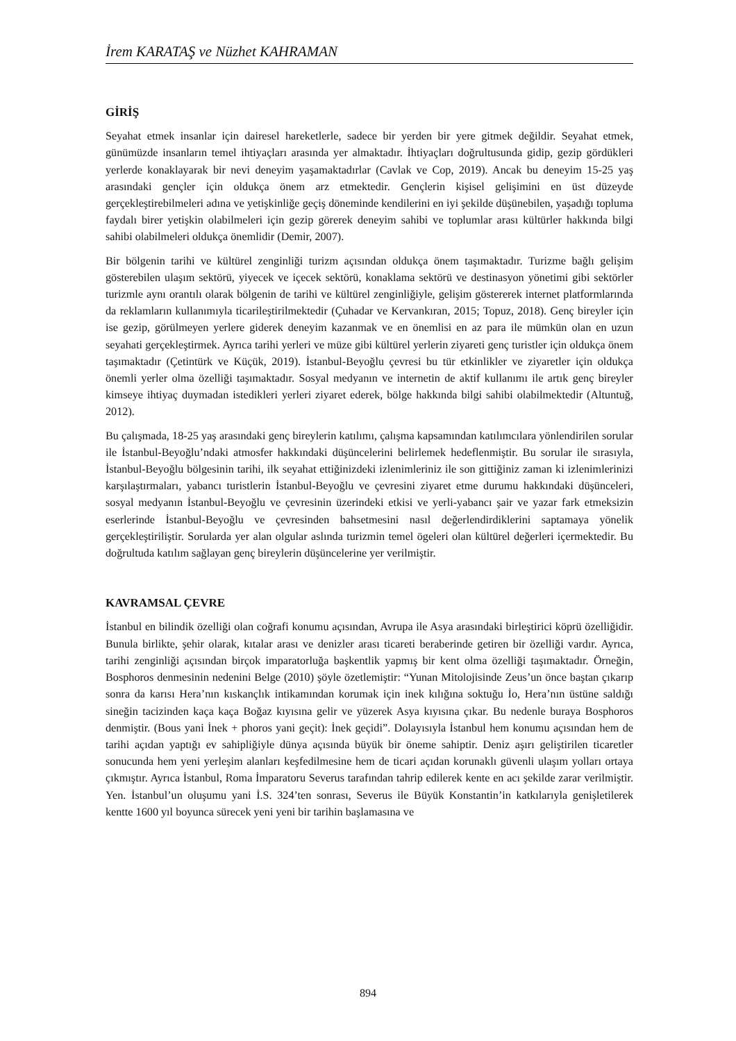İrem KARATAŞ ve Nüzhet KAHRAMAN
GİRİŞ
Seyahat etmek insanlar için dairesel hareketlerle, sadece bir yerden bir yere gitmek değildir. Seyahat etmek, günümüzde insanların temel ihtiyaçları arasında yer almaktadır. İhtiyaçları doğrultusunda gidip, gezip gördükleri yerlerde konaklayarak bir nevi deneyim yaşamaktadırlar (Cavlak ve Cop, 2019). Ancak bu deneyim 15-25 yaş arasındaki gençler için oldukça önem arz etmektedir. Gençlerin kişisel gelişimini en üst düzeyde gerçekleştirebilmeleri adına ve yetişkinliğe geçiş döneminde kendilerini en iyi şekilde düşünebilen, yaşadığı topluma faydalı birer yetişkin olabilmeleri için gezip görerek deneyim sahibi ve toplumlar arası kültürler hakkında bilgi sahibi olabilmeleri oldukça önemlidir (Demir, 2007).
Bir bölgenin tarihi ve kültürel zenginliği turizm açısından oldukça önem taşımaktadır. Turizme bağlı gelişim gösterebilen ulaşım sektörü, yiyecek ve içecek sektörü, konaklama sektörü ve destinasyon yönetimi gibi sektörler turizmle aynı orantılı olarak bölgenin de tarihi ve kültürel zenginliğiyle, gelişim göstererek internet platformlarında da reklamların kullanımıyla ticarileştirilmektedir (Çuhadar ve Kervankıran, 2015; Topuz, 2018). Genç bireyler için ise gezip, görülmeyen yerlere giderek deneyim kazanmak ve en önemlisi en az para ile mümkün olan en uzun seyahati gerçekleştirmek. Ayrıca tarihi yerleri ve müze gibi kültürel yerlerin ziyareti genç turistler için oldukça önem taşımaktadır (Çetintürk ve Küçük, 2019). İstanbul-Beyoğlu çevresi bu tür etkinlikler ve ziyaretler için oldukça önemli yerler olma özelliği taşımaktadır. Sosyal medyanın ve internetin de aktif kullanımı ile artık genç bireyler kimseye ihtiyaç duymadan istedikleri yerleri ziyaret ederek, bölge hakkında bilgi sahibi olabilmektedir (Altuntuğ, 2012).
Bu çalışmada, 18-25 yaş arasındaki genç bireylerin katılımı, çalışma kapsamından katılımcılara yönlendirilen sorular ile İstanbul-Beyoğlu’ndaki atmosfer hakkındaki düşüncelerini belirlemek hedeflenmiştir. Bu sorular ile sırasıyla, İstanbul-Beyoğlu bölgesinin tarihi, ilk seyahat ettiğinizdeki izlenimleriniz ile son gittiğiniz zaman ki izlenimlerinizi karşılaştırmaları, yabancı turistlerin İstanbul-Beyoğlu ve çevresini ziyaret etme durumu hakkındaki düşünceleri, sosyal medyanın İstanbul-Beyoğlu ve çevresinin üzerindeki etkisi ve yerli-yabancı şair ve yazar fark etmeksizin eserlerinde İstanbul-Beyoğlu ve çevresinden bahsetmesini nasıl değerlendirdiklerini saptamaya yönelik gerçekleştiriliştir. Sorularda yer alan olgular aslında turizmin temel ögeleri olan kültürel değerleri içermektedir. Bu doğrultuda katılım sağlayan genç bireylerin düşüncelerine yer verilmiştir.
KAVRAMSAL ÇEVRE
İstanbul en bilindik özelliği olan coğrafi konumu açısından, Avrupa ile Asya arasındaki birleştirici köprü özelliğidir. Bunula birlikte, şehir olarak, kıtalar arası ve denizler arası ticareti beraberinde getiren bir özelliği vardır. Ayrıca, tarihi zenginliği açısından birçok imparatorluğa başkentlik yapmış bir kent olma özelliği taşımaktadır. Örneğin, Bosphoros denmesinin nedenini Belge (2010) şöyle özetlemiştir: “Yunan Mitolojisinde Zeus’un önce baştan çıkarıp sonra da karısı Hera’nın kıskançlık intikamından korumak için inek kılığına soktuğu İo, Hera’nın üstüne saldığı sineğin tacizinden kaça kaça Boğaz kıyısına gelir ve yüzerek Asya kıyısına çıkar. Bu nedenle buraya Bosphoros denmiştir. (Bous yani İnek + phoros yani geçit): İnek geçidi”. Dolayısıyla İstanbul hem konumu açısından hem de tarihi açıdan yaptığı ev sahipliğiyle dünya açısında büyük bir öneme sahiptir. Deniz aşırı geliştirilen ticaretler sonucunda hem yeni yerleşim alanları keşfedilmesine hem de ticari açıdan korunaklı güvenli ulaşım yolları ortaya çıkmıştır. Ayrıca İstanbul, Roma İmparatoru Severus tarafından tahrip edilerek kente en acı şekilde zarar verilmiştir. Yen. İstanbul’un oluşumu yani İ.S. 324’ten sonrası, Severus ile Büyük Konstantin’in katkılarıyla genişletilerek kentte 1600 yıl boyunca sürecek yeni yeni bir tarihin başlamasına ve
894